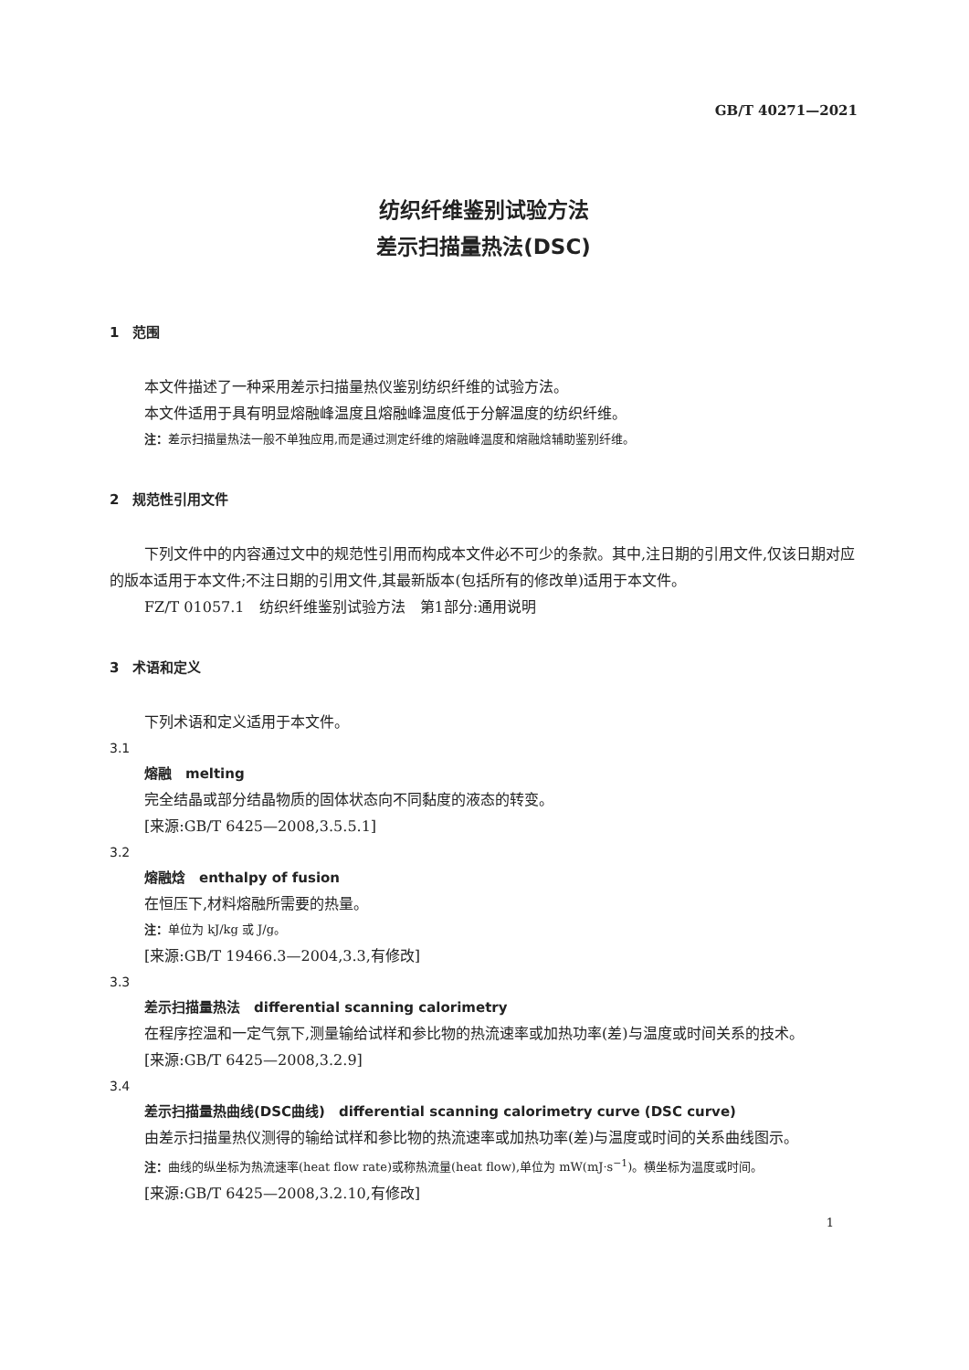GB/T 40271—2021
纺织纤维鉴别试验方法
差示扫描量热法(DSC)
1　范围
本文件描述了一种采用差示扫描量热仪鉴别纺织纤维的试验方法。
本文件适用于具有明显熔融峰温度且熔融峰温度低于分解温度的纺织纤维。
注：差示扫描量热法一般不单独应用,而是通过测定纤维的熔融峰温度和熔融焓辅助鉴别纤维。
2　规范性引用文件
下列文件中的内容通过文中的规范性引用而构成本文件必不可少的条款。其中,注日期的引用文件,仅该日期对应的版本适用于本文件;不注日期的引用文件,其最新版本(包括所有的修改单)适用于本文件。
FZ/T 01057.1　纺织纤维鉴别试验方法　第1部分:通用说明
3　术语和定义
下列术语和定义适用于本文件。
3.1
熔融　melting
完全结晶或部分结晶物质的固体状态向不同黏度的液态的转变。
[来源:GB/T 6425—2008,3.5.5.1]
3.2
熔融焓　enthalpy of fusion
在恒压下,材料熔融所需要的热量。
注：单位为 kJ/kg 或 J/g。
[来源:GB/T 19466.3—2004,3.3,有修改]
3.3
差示扫描量热法　differential scanning calorimetry
在程序控温和一定气氛下,测量输给试样和参比物的热流速率或加热功率(差)与温度或时间关系的技术。
[来源:GB/T 6425—2008,3.2.9]
3.4
差示扫描量热曲线(DSC曲线)　differential scanning calorimetry curve (DSC curve)
由差示扫描量热仪测得的输给试样和参比物的热流速率或加热功率(差)与温度或时间的关系曲线图示。
注：曲线的纵坐标为热流速率(heat flow rate)或称热流量(heat flow),单位为 mW(mJ·s<sup>−1</sup>)。横坐标为温度或时间。
[来源:GB/T 6425—2008,3.2.10,有修改]
1